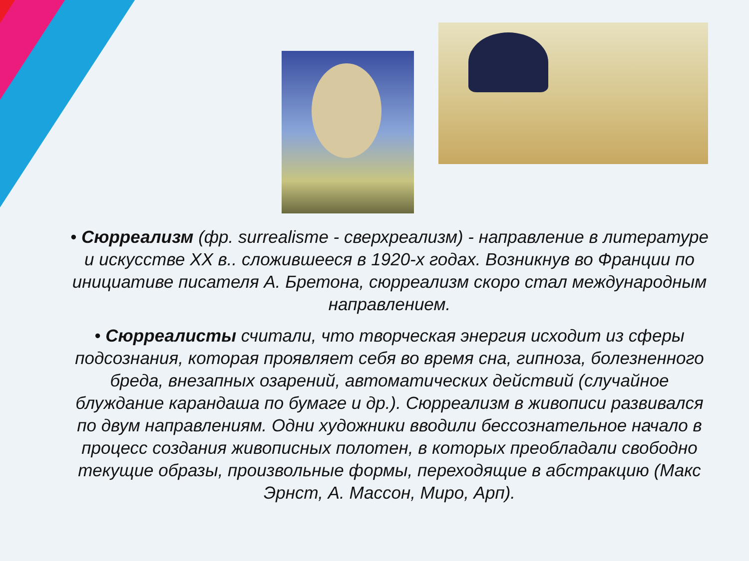• Сюрреализм (фр. surrealisme - сверхреализм) - направление в литературе и искусстве XX в.. сложившееся в 1920-х годах. Возникнув во Франции по инициативе писателя А. Бретона, сюрреализм скоро стал международным направлением.
• Сюрреалисты считали, что творческая энергия исходит из сферы подсознания, которая проявляет себя во время сна, гипноза, болезненного бреда, внезапных озарений, автоматических действий (случайное блуждание карандаша по бумаге и др.). Сюрреализм в живописи развивался по двум направлениям. Одни художники вводили бессознательное начало в процесс создания живописных полотен, в которых преобладали свободно текущие образы, произвольные формы, переходящие в абстракцию (Макс Эрнст, А. Массон, Миро, Арп).